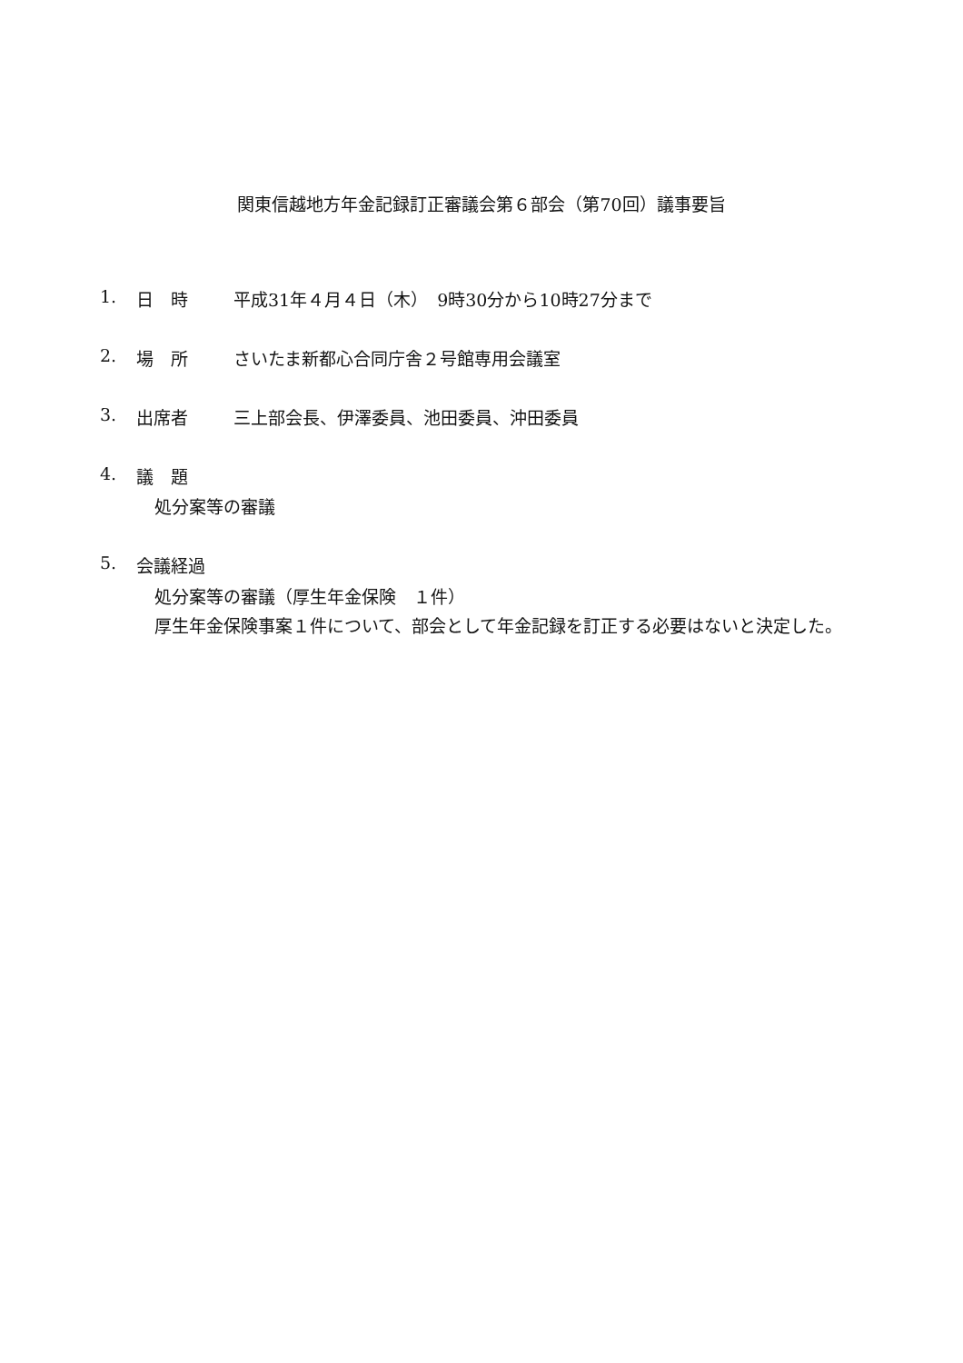関東信越地方年金記録訂正審議会第６部会（第70回）議事要旨
1. 日　時 平成31年４月４日（木）　9時30分から10時27分まで
2. 場　所 さいたま新都心合同庁舎２号館専用会議室
3. 出席者 三上部会長、伊澤委員、池田委員、沖田委員
4. 議　題
処分案等の審議
5. 会議経過
処分案等の審議（厚生年金保険　１件）
厚生年金保険事案１件について、部会として年金記録を訂正する必要はないと決定した。